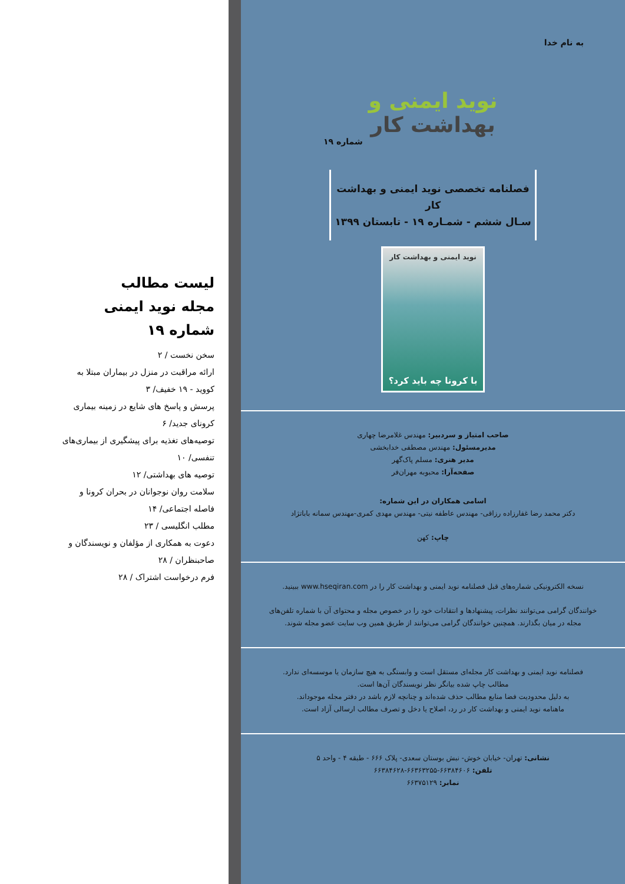به نام خدا
نوید ایمنی و بهداشت کار
شماره ۱۹
فصلنامه تخصصی نوید ایمنی و بهداشت کار
سـال ششم - شمـاره ۱۹ - تابستان ۱۳۹۹
نوید ایمنی و بهداشت کار
با کرونا چه باید کرد؟
صاحب امتیاز و سردبیر: مهندس غلامرضا چهاری
مدیرمسئول: مهندس مصطفی خدابخشی
مدیر هنری: مسلم پاک‌گهر
صفحه‌آرا: محبوبه مهران‌فر
اسامی همکاران در این شماره:
دکتر محمد رضا غفارزاده رزاقی- مهندس عاطفه نیتی- مهندس مهدی کمری-مهندس سمانه باباتژاد
چاپ: کهن
نسخه الکترونیکی شماره‌های قبل فصلنامه نوید ایمنی و بهداشت کار را در www.hseqiran.com ببینید.
خوانندگان گرامی می‌توانند نظرات، پیشنهادها و انتقادات خود را در خصوص مجله و محتوای آن با شماره تلفن‌های مجله در میان بگذارند. همچنین خوانندگان گرامی می‌توانند از طریق همین وب سایت عضو مجله شوند.
فصلنامه نوید ایمنی و بهداشت کار مجله‌ای مستقل است و وابستگی به هیچ سازمان یا موسسه‌ای ندارد.
مطالب چاپ شده بیانگر نظر نویسندگان آن‌ها است.
به دلیل محدودیت فضا منابع مطالب حذف شده‌اند و چنانچه لازم باشد در دفتر مجله موجوداند.
ماهنامه نوید ایمنی و بهداشت کار در رد، اصلاح یا دخل و تصرف مطالب ارسالی آزاد است.
نشانی: تهران- خیابان خوش- نبش بوستان سعدی- پلاک ۶۶۶ - طبقه ۴ - واحد ۵
تلفن: ۶۶۳۸۴۶۰۶-۶۶۳۶۳۲۵۵-۶۶۳۸۴۶۲۸
نمابر: ۶۶۳۷۵۱۲۹
لیست مطالب
مجله نوید ایمنی
شماره ۱۹
سخن نخست / ۲
ارائه مراقبت در منزل در بیماران مبتلا به کووید - ۱۹ خفیف/ ۳
پرسش و پاسخ های شایع در زمینه بیماری کرونای جدید/ ۶
توصیه‌های تغذیه برای پیشگیری از بیماری‌های تنفسی/ ۱۰
توصیه های بهداشتی/ ۱۲
سلامت روان نوجوانان در بحران کرونا و فاصله اجتماعی/ ۱۴
مطلب انگلیسی / ۲۳
دعوت به همکاری از مؤلفان و نویسندگان و صاحبنظران / ۲۸
فرم درخواست اشتراک / ۲۸